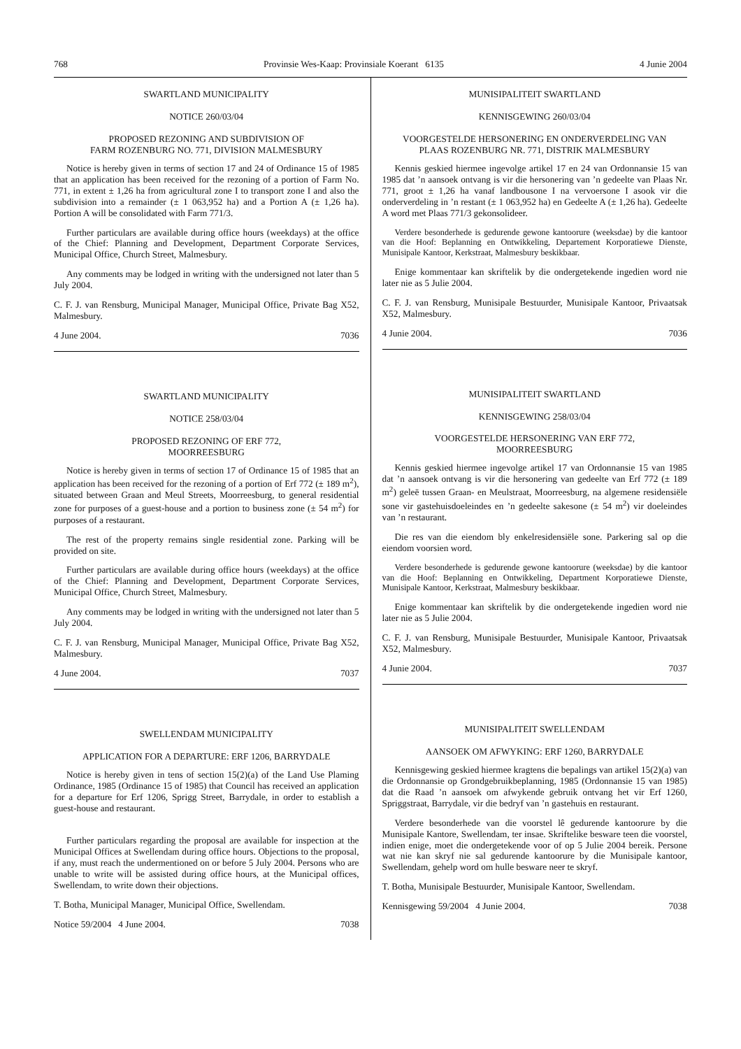768 Provinsie Wes-Kaap: Provinsiale Koerant 6135 4 Junie 2004
SWARTLAND MUNICIPALITY
NOTICE 260/03/04
PROPOSED REZONING AND SUBDIVISION OF
FARM ROZENBURG NO. 771, DIVISION MALMESBURY
Notice is hereby given in terms of section 17 and 24 of Ordinance 15 of 1985 that an application has been received for the rezoning of a portion of Farm No. 771, in extent ± 1,26 ha from agricultural zone I to transport zone I and also the subdivision into a remainder (± 1 063,952 ha) and a Portion A (± 1,26 ha). Portion A will be consolidated with Farm 771/3.
Further particulars are available during office hours (weekdays) at the office of the Chief: Planning and Development, Department Corporate Services, Municipal Office, Church Street, Malmesbury.
Any comments may be lodged in writing with the undersigned not later than 5 July 2004.
C. F. J. van Rensburg, Municipal Manager, Municipal Office, Private Bag X52, Malmesbury.
4 June 2004. 7036
SWARTLAND MUNICIPALITY
NOTICE 258/03/04
PROPOSED REZONING OF ERF 772,
MOORREESBURG
Notice is hereby given in terms of section 17 of Ordinance 15 of 1985 that an application has been received for the rezoning of a portion of Erf 772 (± 189 m<sup>2</sup>), situated between Graan and Meul Streets, Moorreesburg, to general residential zone for purposes of a guest-house and a portion to business zone (± 54 m<sup>2</sup>) for purposes of a restaurant.
The rest of the property remains single residential zone. Parking will be provided on site.
Further particulars are available during office hours (weekdays) at the office of the Chief: Planning and Development, Department Corporate Services, Municipal Office, Church Street, Malmesbury.
Any comments may be lodged in writing with the undersigned not later than 5 July 2004.
C. F. J. van Rensburg, Municipal Manager, Municipal Office, Private Bag X52, Malmesbury.
4 June 2004. 7037
SWELLENDAM MUNICIPALITY
APPLICATION FOR A DEPARTURE: ERF 1206, BARRYDALE
Notice is hereby given in tens of section 15(2)(a) of the Land Use Plaming Ordinance, 1985 (Ordinance 15 of 1985) that Council has received an application for a departure for Erf 1206, Sprigg Street, Barrydale, in order to establish a guest-house and restaurant.
Further particulars regarding the proposal are available for inspection at the Municipal Offices at Swellendam during office hours. Objections to the proposal, if any, must reach the undermentioned on or before 5 July 2004. Persons who are unable to write will be assisted during office hours, at the Municipal offices, Swellendam, to write down their objections.
T. Botha, Municipal Manager, Municipal Office, Swellendam.
Notice 59/2004 4 June 2004. 7038
MUNISIPALITEIT SWARTLAND
KENNISGEWING 260/03/04
VOORGESTELDE HERSONERING EN ONDERVERDELING VAN
PLAAS ROZENBURG NR. 771, DISTRIK MALMESBURY
Kennis geskied hiermee ingevolge artikel 17 en 24 van Ordonnansie 15 van 1985 dat ’n aansoek ontvang is vir die hersonering van ’n gedeelte van Plaas Nr. 771, groot ± 1,26 ha vanaf landbousone I na vervoersone I asook vir die onderverdeling in ’n restant (± 1 063,952 ha) en Gedeelte A (± 1,26 ha). Gedeelte A word met Plaas 771/3 gekonsolideer.
Verdere besonderhede is gedurende gewone kantoorure (weeksdae) by die kantoor van die Hoof: Beplanning en Ontwikkeling, Departement Korporatiewe Dienste, Munisipale Kantoor, Kerkstraat, Malmesbury beskikbaar.
Enige kommentaar kan skriftelik by die ondergetekende ingedien word nie later nie as 5 Julie 2004.
C. F. J. van Rensburg, Munisipale Bestuurder, Munisipale Kantoor, Privaatsak X52, Malmesbury.
4 Junie 2004. 7036
MUNISIPALITEIT SWARTLAND
KENNISGEWING 258/03/04
VOORGESTELDE HERSONERING VAN ERF 772,
MOORREESBURG
Kennis geskied hiermee ingevolge artikel 17 van Ordonnansie 15 van 1985 dat ’n aansoek ontvang is vir die hersonering van gedeelte van Erf 772 (± 189 m<sup>2</sup>) geleë tussen Graan- en Meulstraat, Moorreesburg, na algemene residensiële sone vir gastehuisdoeleindes en ’n gedeelte sakesone (± 54 m<sup>2</sup>) vir doeleindes van ’n restaurant.
Die res van die eiendom bly enkelresidensiële sone. Parkering sal op die eiendom voorsien word.
Verdere besonderhede is gedurende gewone kantoorure (weeksdae) by die kantoor van die Hoof: Beplanning en Ontwikkeling, Department Korporatiewe Dienste, Munisipale Kantoor, Kerkstraat, Malmesbury beskikbaar.
Enige kommentaar kan skriftelik by die ondergetekende ingedien word nie later nie as 5 Julie 2004.
C. F. J. van Rensburg, Munisipale Bestuurder, Munisipale Kantoor, Privaatsak X52, Malmesbury.
4 Junie 2004. 7037
MUNISIPALITEIT SWELLENDAM
AANSOEK OM AFWYKING: ERF 1260, BARRYDALE
Kennisgewing geskied hiermee kragtens die bepalings van artikel 15(2)(a) van die Ordonnansie op Grondgebruikbeplanning, 1985 (Ordonnansie 15 van 1985) dat die Raad ’n aansoek om afwykende gebruik ontvang het vir Erf 1260, Spriggstraat, Barrydale, vir die bedryf van ’n gastehuis en restaurant.
Verdere besonderhede van die voorstel lê gedurende kantoorure by die Munisipale Kantore, Swellendam, ter insae. Skriftelike besware teen die voorstel, indien enige, moet die ondergetekende voor of op 5 Julie 2004 bereik. Persone wat nie kan skryf nie sal gedurende kantoorure by die Munisipale kantoor, Swellendam, gehelp word om hulle besware neer te skryf.
T. Botha, Munisipale Bestuurder, Munisipale Kantoor, Swellendam.
Kennisgewing 59/2004 4 Junie 2004. 7038